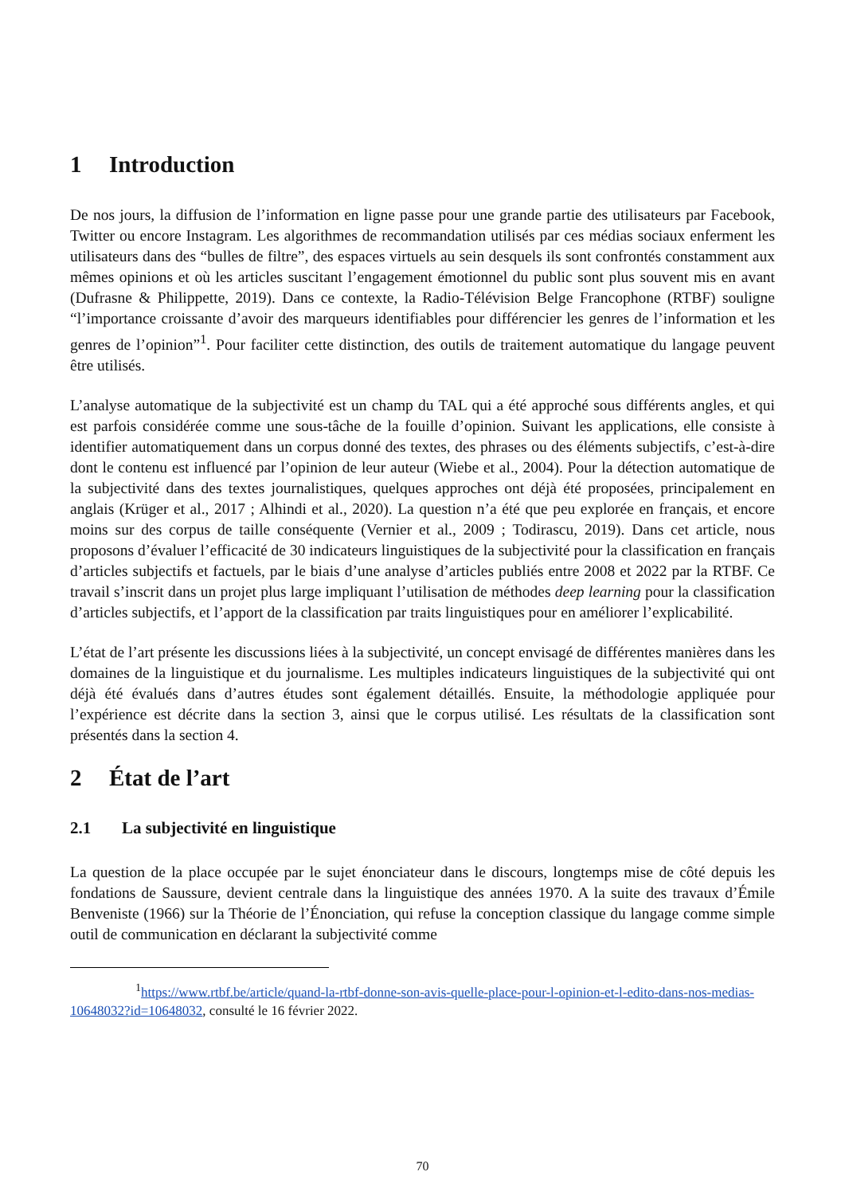1 Introduction
De nos jours, la diffusion de l’information en ligne passe pour une grande partie des utilisateurs par Facebook, Twitter ou encore Instagram. Les algorithmes de recommandation utilisés par ces médias sociaux enferment les utilisateurs dans des “bulles de filtre”, des espaces virtuels au sein desquels ils sont confrontés constamment aux mêmes opinions et où les articles suscitant l’engagement émotionnel du public sont plus souvent mis en avant (Dufrasne & Philippette, 2019). Dans ce contexte, la Radio-Télévision Belge Francophone (RTBF) souligne “l’importance croissante d’avoir des marqueurs identifiables pour différencier les genres de l’information et les genres de l’opinion”<sup>1</sup>. Pour faciliter cette distinction, des outils de traitement automatique du langage peuvent être utilisés.
L’analyse automatique de la subjectivité est un champ du TAL qui a été approché sous différents angles, et qui est parfois considérée comme une sous-tâche de la fouille d’opinion. Suivant les applications, elle consiste à identifier automatiquement dans un corpus donné des textes, des phrases ou des éléments subjectifs, c’est-à-dire dont le contenu est influencé par l’opinion de leur auteur (Wiebe et al., 2004). Pour la détection automatique de la subjectivité dans des textes journalistiques, quelques approches ont déjà été proposées, principalement en anglais (Krüger et al., 2017 ; Alhindi et al., 2020). La question n’a été que peu explorée en français, et encore moins sur des corpus de taille conséquente (Vernier et al., 2009 ; Todirascu, 2019). Dans cet article, nous proposons d’évaluer l’efficacité de 30 indicateurs linguistiques de la subjectivité pour la classification en français d’articles subjectifs et factuels, par le biais d’une analyse d’articles publiés entre 2008 et 2022 par la RTBF. Ce travail s’inscrit dans un projet plus large impliquant l’utilisation de méthodes deep learning pour la classification d’articles subjectifs, et l’apport de la classification par traits linguistiques pour en améliorer l’explicabilité.
L’état de l’art présente les discussions liées à la subjectivité, un concept envisagé de différentes manières dans les domaines de la linguistique et du journalisme. Les multiples indicateurs linguistiques de la subjectivité qui ont déjà été évalués dans d’autres études sont également détaillés. Ensuite, la méthodologie appliquée pour l’expérience est décrite dans la section 3, ainsi que le corpus utilisé. Les résultats de la classification sont présentés dans la section 4.
2 État de l’art
2.1 La subjectivité en linguistique
La question de la place occupée par le sujet énonciateur dans le discours, longtemps mise de côté depuis les fondations de Saussure, devient centrale dans la linguistique des années 1970. A la suite des travaux d’Émile Benveniste (1966) sur la Théorie de l’Énonciation, qui refuse la conception classique du langage comme simple outil de communication en déclarant la subjectivité comme
<sup>1</sup> https://www.rtbf.be/article/quand-la-rtbf-donne-son-avis-quelle-place-pour-l-opinion-et-l-edito-dans-nos-medias-10648032?id=10648032, consulté le 16 février 2022.
70